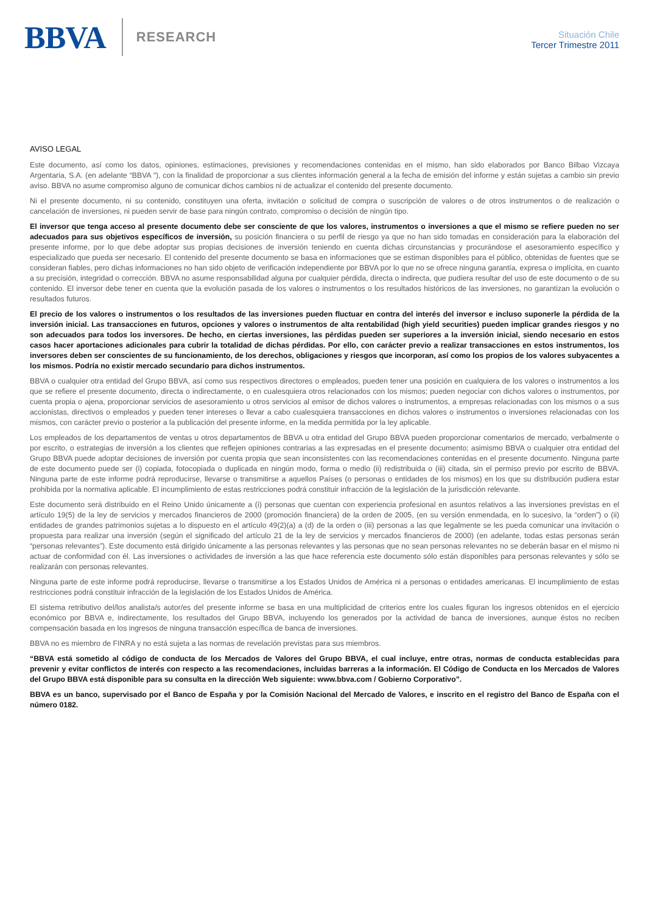BBVA RESEARCH
Situación Chile
Tercer Trimestre 2011
AVISO LEGAL
Este documento, así como los datos, opiniones, estimaciones, previsiones y recomendaciones contenidas en el mismo, han sido elaborados por Banco Bilbao Vizcaya Argentaria, S.A. (en adelante “BBVA “), con la finalidad de proporcionar a sus clientes información general a la fecha de emisión del informe y están sujetas a cambio sin previo aviso. BBVA no asume compromiso alguno de comunicar dichos cambios ni de actualizar el contenido del presente documento.
Ni el presente documento, ni su contenido, constituyen una oferta, invitación o solicitud de compra o suscripción de valores o de otros instrumentos o de realización o cancelación de inversiones, ni pueden servir de base para ningún contrato, compromiso o decisión de ningún tipo.
El inversor que tenga acceso al presente documento debe ser consciente de que los valores, instrumentos o inversiones a que el mismo se refiere pueden no ser adecuados para sus objetivos específicos de inversión, su posición financiera o su perfil de riesgo ya que no han sido tomadas en consideración para la elaboración del presente informe, por lo que debe adoptar sus propias decisiones de inversión teniendo en cuenta dichas circunstancias y procurándose el asesoramiento específico y especializado que pueda ser necesario. El contenido del presente documento se basa en informaciones que se estiman disponibles para el público, obtenidas de fuentes que se consideran fiables, pero dichas informaciones no han sido objeto de verificación independiente por BBVA por lo que no se ofrece ninguna garantía, expresa o implícita, en cuanto a su precisión, integridad o corrección. BBVA no asume responsabilidad alguna por cualquier pérdida, directa o indirecta, que pudiera resultar del uso de este documento o de su contenido. El inversor debe tener en cuenta que la evolución pasada de los valores o instrumentos o los resultados históricos de las inversiones, no garantizan la evolución o resultados futuros.
El precio de los valores o instrumentos o los resultados de las inversiones pueden fluctuar en contra del interés del inversor e incluso suponerle la pérdida de la inversión inicial. Las transacciones en futuros, opciones y valores o instrumentos de alta rentabilidad (high yield securities) pueden implicar grandes riesgos y no son adecuados para todos los inversores. De hecho, en ciertas inversiones, las pérdidas pueden ser superiores a la inversión inicial, siendo necesario en estos casos hacer aportaciones adicionales para cubrir la totalidad de dichas pérdidas. Por ello, con carácter previo a realizar transacciones en estos instrumentos, los inversores deben ser conscientes de su funcionamiento, de los derechos, obligaciones y riesgos que incorporan, así como los propios de los valores subyacentes a los mismos. Podría no existir mercado secundario para dichos instrumentos.
BBVA o cualquier otra entidad del Grupo BBVA, así como sus respectivos directores o empleados, pueden tener una posición en cualquiera de los valores o instrumentos a los que se refiere el presente documento, directa o indirectamente, o en cualesquiera otros relacionados con los mismos; pueden negociar con dichos valores o instrumentos, por cuenta propia o ajena, proporcionar servicios de asesoramiento u otros servicios al emisor de dichos valores o instrumentos, a empresas relacionadas con los mismos o a sus accionistas, directivos o empleados y pueden tener intereses o llevar a cabo cualesquiera transacciones en dichos valores o instrumentos o inversiones relacionadas con los mismos, con carácter previo o posterior a la publicación del presente informe, en la medida permitida por la ley aplicable.
Los empleados de los departamentos de ventas u otros departamentos de BBVA u otra entidad del Grupo BBVA pueden proporcionar comentarios de mercado, verbalmente o por escrito, o estrategias de inversión a los clientes que reflejen opiniones contrarias a las expresadas en el presente documento; asimismo BBVA o cualquier otra entidad del Grupo BBVA puede adoptar decisiones de inversión por cuenta propia que sean inconsistentes con las recomendaciones contenidas en el presente documento. Ninguna parte de este documento puede ser (i) copiada, fotocopiada o duplicada en ningún modo, forma o medio (ii) redistribuida o (iii) citada, sin el permiso previo por escrito de BBVA. Ninguna parte de este informe podrá reproducirse, llevarse o transmitirse a aquellos Países (o personas o entidades de los mismos) en los que su distribución pudiera estar prohibida por la normativa aplicable. El incumplimiento de estas restricciones podrá constituir infracción de la legislación de la jurisdicción relevante.
Este documento será distribuido en el Reino Unido únicamente a (i) personas que cuentan con experiencia profesional en asuntos relativos a las inversiones previstas en el artículo 19(5) de la ley de servicios y mercados financieros de 2000 (promoción financiera) de la orden de 2005, (en su versión enmendada, en lo sucesivo, la “orden”) o (ii) entidades de grandes patrimonios sujetas a lo dispuesto en el artículo 49(2)(a) a (d) de la orden o (iii) personas a las que legalmente se les pueda comunicar una invitación o propuesta para realizar una inversión (según el significado del artículo 21 de la ley de servicios y mercados financieros de 2000) (en adelante, todas estas personas serán “personas relevantes”). Este documento está dirigido únicamente a las personas relevantes y las personas que no sean personas relevantes no se deberán basar en el mismo ni actuar de conformidad con él. Las inversiones o actividades de inversión a las que hace referencia este documento sólo están disponibles para personas relevantes y sólo se realizarán con personas relevantes.
Ninguna parte de este informe podrá reproducirse, llevarse o transmitirse a los Estados Unidos de América ni a personas o entidades americanas. El incumplimiento de estas restricciones podrá constituir infracción de la legislación de los Estados Unidos de América.
El sistema retributivo del/los analista/s autor/es del presente informe se basa en una multiplicidad de criterios entre los cuales figuran los ingresos obtenidos en el ejercicio económico por BBVA e, indirectamente, los resultados del Grupo BBVA, incluyendo los generados por la actividad de banca de inversiones, aunque éstos no reciben compensación basada en los ingresos de ninguna transacción específica de banca de inversiones.
BBVA no es miembro de FINRA y no está sujeta a las normas de revelación previstas para sus miembros.
“BBVA está sometido al código de conducta de los Mercados de Valores del Grupo BBVA, el cual incluye, entre otras, normas de conducta establecidas para prevenir y evitar conflictos de interés con respecto a las recomendaciones, incluidas barreras a la información. El Código de Conducta en los Mercados de Valores del Grupo BBVA está disponible para su consulta en la dirección Web siguiente: www.bbva.com / Gobierno Corporativo”.
BBVA es un banco, supervisado por el Banco de España y por la Comisión Nacional del Mercado de Valores, e inscrito en el registro del Banco de España con el número 0182.